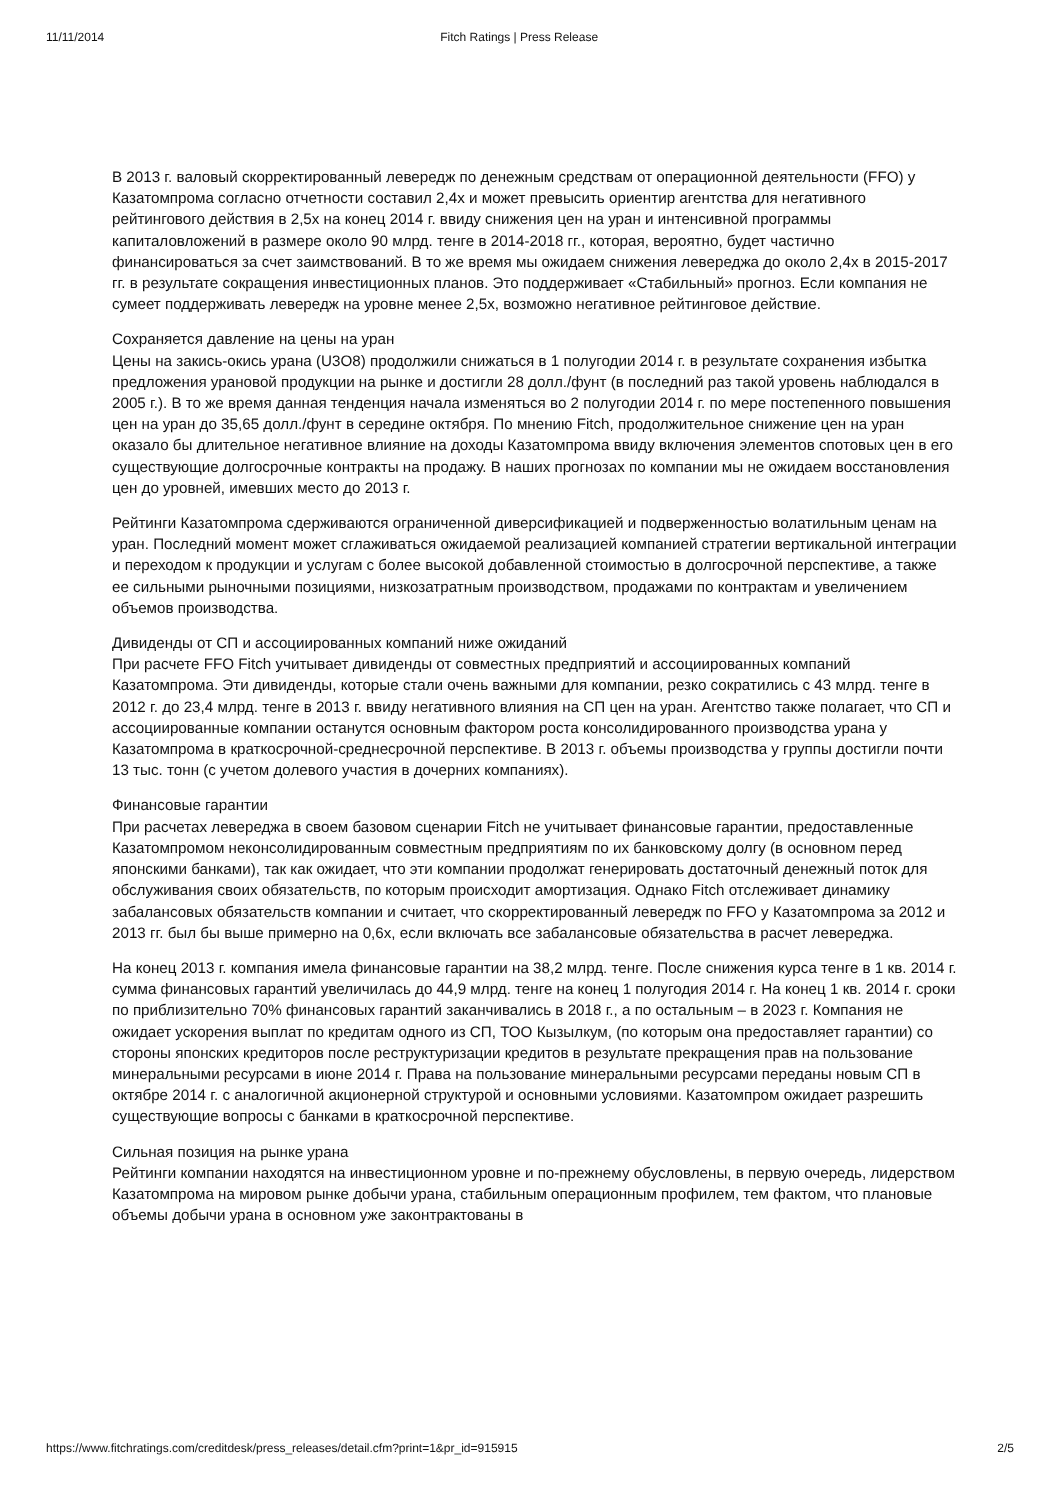11/11/2014 Fitch Ratings | Press Release
В 2013 г. валовый скорректированный левередж по денежным средствам от операционной деятельности (FFO) у Казатомпрома согласно отчетности составил 2,4x и может превысить ориентир агентства для негативного рейтингового действия в 2,5x на конец 2014 г. ввиду снижения цен на уран и интенсивной программы капиталовложений в размере около 90 млрд. тенге в 2014-2018 гг., которая, вероятно, будет частично финансироваться за счет заимствований. В то же время мы ожидаем снижения левереджа до около 2,4x в 2015-2017 гг. в результате сокращения инвестиционных планов. Это поддерживает «Стабильный» прогноз. Если компания не сумеет поддерживать левередж на уровне менее 2,5x, возможно негативное рейтинговое действие.
Сохраняется давление на цены на уран
Цены на закись-окись урана (U3O8) продолжили снижаться в 1 полугодии 2014 г. в результате сохранения избытка предложения урановой продукции на рынке и достигли 28 долл./фунт (в последний раз такой уровень наблюдался в 2005 г.). В то же время данная тенденция начала изменяться во 2 полугодии 2014 г. по мере постепенного повышения цен на уран до 35,65 долл./фунт в середине октября. По мнению Fitch, продолжительное снижение цен на уран оказало бы длительное негативное влияние на доходы Казатомпрома ввиду включения элементов спотовых цен в его существующие долгосрочные контракты на продажу. В наших прогнозах по компании мы не ожидаем восстановления цен до уровней, имевших место до 2013 г.
Рейтинги Казатомпрома сдерживаются ограниченной диверсификацией и подверженностью волатильным ценам на уран. Последний момент может сглаживаться ожидаемой реализацией компанией стратегии вертикальной интеграции и переходом к продукции и услугам с более высокой добавленной стоимостью в долгосрочной перспективе, а также ее сильными рыночными позициями, низкозатратным производством, продажами по контрактам и увеличением объемов производства.
Дивиденды от СП и ассоциированных компаний ниже ожиданий
При расчете FFO Fitch учитывает дивиденды от совместных предприятий и ассоциированных компаний Казатомпрома. Эти дивиденды, которые стали очень важными для компании, резко сократились с 43 млрд. тенге в 2012 г. до 23,4 млрд. тенге в 2013 г. ввиду негативного влияния на СП цен на уран. Агентство также полагает, что СП и ассоциированные компании останутся основным фактором роста консолидированного производства урана у Казатомпрома в краткосрочной-среднесрочной перспективе. В 2013 г. объемы производства у группы достигли почти 13 тыс. тонн (с учетом долевого участия в дочерних компаниях).
Финансовые гарантии
При расчетах левереджа в своем базовом сценарии Fitch не учитывает финансовые гарантии, предоставленные Казатомпромом неконсолидированным совместным предприятиям по их банковскому долгу (в основном перед японскими банками), так как ожидает, что эти компании продолжат генерировать достаточный денежный поток для обслуживания своих обязательств, по которым происходит амортизация. Однако Fitch отслеживает динамику забалансовых обязательств компании и считает, что скорректированный левередж по FFO у Казатомпрома за 2012 и 2013 гг. был бы выше примерно на 0,6x, если включать все забалансовые обязательства в расчет левереджа.
На конец 2013 г. компания имела финансовые гарантии на 38,2 млрд. тенге. После снижения курса тенге в 1 кв. 2014 г. сумма финансовых гарантий увеличилась до 44,9 млрд. тенге на конец 1 полугодия 2014 г. На конец 1 кв. 2014 г. сроки по приблизительно 70% финансовых гарантий заканчивались в 2018 г., а по остальным – в 2023 г. Компания не ожидает ускорения выплат по кредитам одного из СП, ТОО Кызылкум, (по которым она предоставляет гарантии) со стороны японских кредиторов после реструктуризации кредитов в результате прекращения прав на пользование минеральными ресурсами в июне 2014 г. Права на пользование минеральными ресурсами переданы новым СП в октябре 2014 г. с аналогичной акционерной структурой и основными условиями. Казатомпром ожидает разрешить существующие вопросы с банками в краткосрочной перспективе.
Сильная позиция на рынке урана
Рейтинги компании находятся на инвестиционном уровне и по-прежнему обусловлены, в первую очередь, лидерством Казатомпрома на мировом рынке добычи урана, стабильным операционным профилем, тем фактом, что плановые объемы добычи урана в основном уже законтрактованы в
https://www.fitchratings.com/creditdesk/press_releases/detail.cfm?print=1&pr_id=915915 2/5